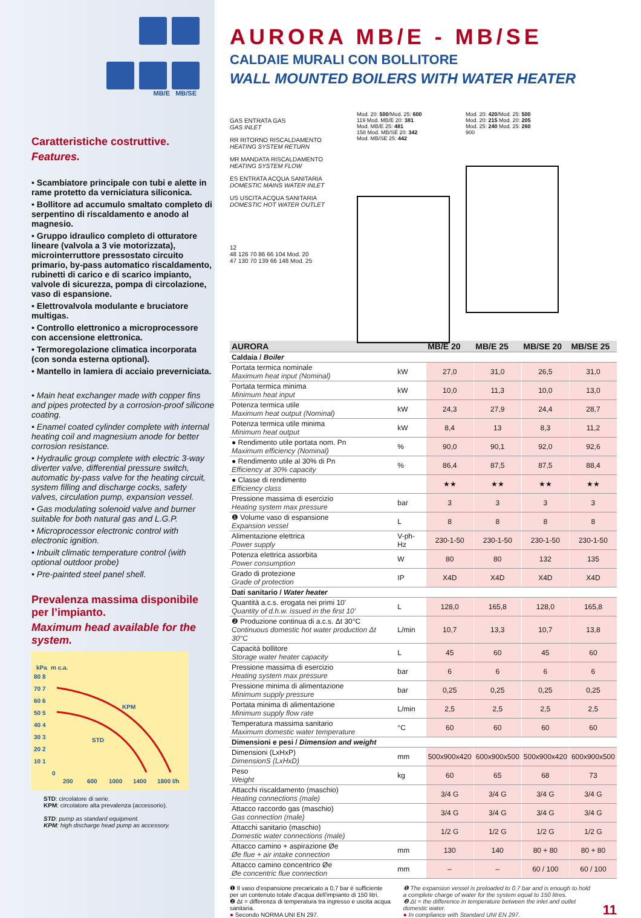MB/E MB/SE
Caratteristiche costruttive.
Features.
• Scambiatore principale con tubi e alette in rame protetto da verniciatura siliconica.
• Bollitore ad accumulo smaltato completo di serpentino di riscaldamento e anodo al magnesio.
• Gruppo idraulico completo di otturatore lineare (valvola a 3 vie motorizzata), microinterruttore pressostato circuito primario, by-pass automatico riscaldamento, rubinetti di carico e di scarico impianto, valvole di sicurezza, pompa di circolazione, vaso di espansione.
• Elettrovalvola modulante e bruciatore multigas.
• Controllo elettronico a microprocessore con accensione elettronica.
• Termoregolazione climatica incorporata (con sonda esterna optional).
• Mantello in lamiera di acciaio preverniciata.
• Main heat exchanger made with copper fins and pipes protected by a corrosion-proof silicone coating.
• Enamel coated cylinder complete with internal heating coil and magnesium anode for better corrosion resistance.
• Hydraulic group complete with electric 3-way diverter valve, differential pressure switch, automatic by-pass valve for the heating circuit, system filling and discharge cocks, safety valves, circulation pump, expansion vessel.
• Gas modulating solenoid valve and burner suitable for both natural gas and L.G.P.
• Microprocessor electronic control with electronic ignition.
• Inbuilt climatic temperature control (with optional outdoor probe)
• Pre-painted steel panel shell.
Prevalenza massima disponibile per l’impianto.
Maximum head available for the system.
kPa
m c.a.
80 8
70 7
60 6
50 5
40 4
30 3
20 2
10 1
0
200
600
1000
1400
1800 l/h
KPM
STD
STD: circolatore di serie.
KPM: circolatore alta prevalenza (accessorio).
STD: pump as standard equipment.
KPM: high discharge head pump as accessory.
AURORA MB/E - MB/SE
CALDAIE MURALI CON BOLLITORE
WALL MOUNTED BOILERS WITH WATER HEATER
GAS ENTRATA GAS
GAS INLET
RR RITORNO RISCALDAMENTO
HEATING SYSTEM RETURN
MR MANDATA RISCALDAMENTO
HEATING SYSTEM FLOW
ES ENTRATA ACQUA SANITARIA
DOMESTIC MAINS WATER INLET
US USCITA ACQUA SANITARIA
DOMESTIC HOT WATER OUTLET
12
48 126 70 86 66 104 Mod. 20
47 130 70 139 66 148 Mod. 25
Mod. 20: 500/Mod. 25: 600
119 Mod. MB/E 20: 381
Mod. MB/E 25: 481
158 Mod. MB/SE 20: 342
Mod. MB/SE 25: 442
Mod. 20: 420/Mod. 25: 500
Mod. 20: 215 Mod. 20: 205
Mod. 25: 240 Mod. 25: 260
900
| AURORA | | MB/E 20 | MB/E 25 | MB/SE 20 | MB/SE 25 |
| --- | --- | --- | --- | --- | --- |
| Caldaia / Boiler | | | | | |
| Portata termica nominale Maximum heat input (Nominal) | kW | 27,0 | 31,0 | 26,5 | 31,0 |
| Portata termica minima Minimum heat input | kW | 10,0 | 11,3 | 10,0 | 13,0 |
| Potenza termica utile Maximum heat output (Nominal) | kW | 24,3 | 27,9 | 24,4 | 28,7 |
| Potenza termica utile minima Minimum heat output | kW | 8,4 | 13 | 8,3 | 11,2 |
| ● Rendimento utile portata nom. Pn Maximum efficiency (Nominal) | % | 90,0 | 90,1 | 92,0 | 92,6 |
| ● Rendimento utile al 30% di Pn Efficiency at 30% capacity | % | 86,4 | 87,5 | 87,5 | 88,4 |
| ● Classe di rendimento Efficiency class | | ★★ | ★★ | ★★ | ★★ |
| Pressione massima di esercizio Heating system max pressure | bar | 3 | 3 | 3 | 3 |
| ❶ Volume vaso di espansione Expansion vessel | L | 8 | 8 | 8 | 8 |
| Alimentazione elettrica Power supply | V-ph-Hz | 230-1-50 | 230-1-50 | 230-1-50 | 230-1-50 |
| Potenza elettrica assorbita Power consumption | W | 80 | 80 | 132 | 135 |
| Grado di protezione Grade of protection | IP | X4D | X4D | X4D | X4D |
| Dati sanitario / Water heater | | | | | |
| Quantità a.c.s. erogata nei primi 10' Quantity of d.h.w. issued in the first 10' | L | 128,0 | 165,8 | 128,0 | 165,8 |
| ❷ Produzione continua di a.c.s. Δt 30°C Continuous domestic hot water production Δt 30°C | L/min | 10,7 | 13,3 | 10,7 | 13,8 |
| Capacità bollitore Storage water heater capacity | L | 45 | 60 | 45 | 60 |
| Pressione massima di esercizio Heating system max pressure | bar | 6 | 6 | 6 | 6 |
| Pressione minima di alimentazione Minimum supply pressure | bar | 0,25 | 0,25 | 0,25 | 0,25 |
| Portata minima di alimentazione Minimum supply flow rate | L/min | 2,5 | 2,5 | 2,5 | 2,5 |
| Temperatura massima sanitario Maximum domestic water temperature | °C | 60 | 60 | 60 | 60 |
| Dimensioni e pesi / Dimension and weight | | | | | |
| Dimensioni (LxHxP) DimensionS (LxHxD) | mm | 500x900x420 | 600x900x500 | 500x900x420 | 600x900x500 |
| Peso Weight | kg | 60 | 65 | 68 | 73 |
| Attacchi riscaldamento (maschio) Heating connections (male) | | 3/4 G | 3/4 G | 3/4 G | 3/4 G |
| Attacco raccordo gas (maschio) Gas connection (male) | | 3/4 G | 3/4 G | 3/4 G | 3/4 G |
| Attacchi sanitario (maschio) Domestic water connections (male) | | 1/2 G | 1/2 G | 1/2 G | 1/2 G |
| Attacco camino + aspirazione Øe Øe flue + air intake connection | mm | 130 | 140 | 80 + 80 | 80 + 80 |
| Attacco camino concentrico Øe Øe concentric flue connection | mm | – | – | 60 / 100 | 60 / 100 |
❶ Il vaso d'espansione precaricato a 0,7 bar è sufficiente per un contenuto totale d'acqua dell'impianto di 150 litri.
❷ Δt = differenza di temperatura tra ingresso e uscita acqua sanitaria.
● Secondo NORMA UNI EN 297.
❶ The expansion vessel is preloaded to 0.7 bar and is enough to hold a complete charge of water for the system equal to 150 litres.
❷ Δt = the difference in temperature between the inlet and outlet domestic water.
● In compliance with Standard UNI EN 297.
11